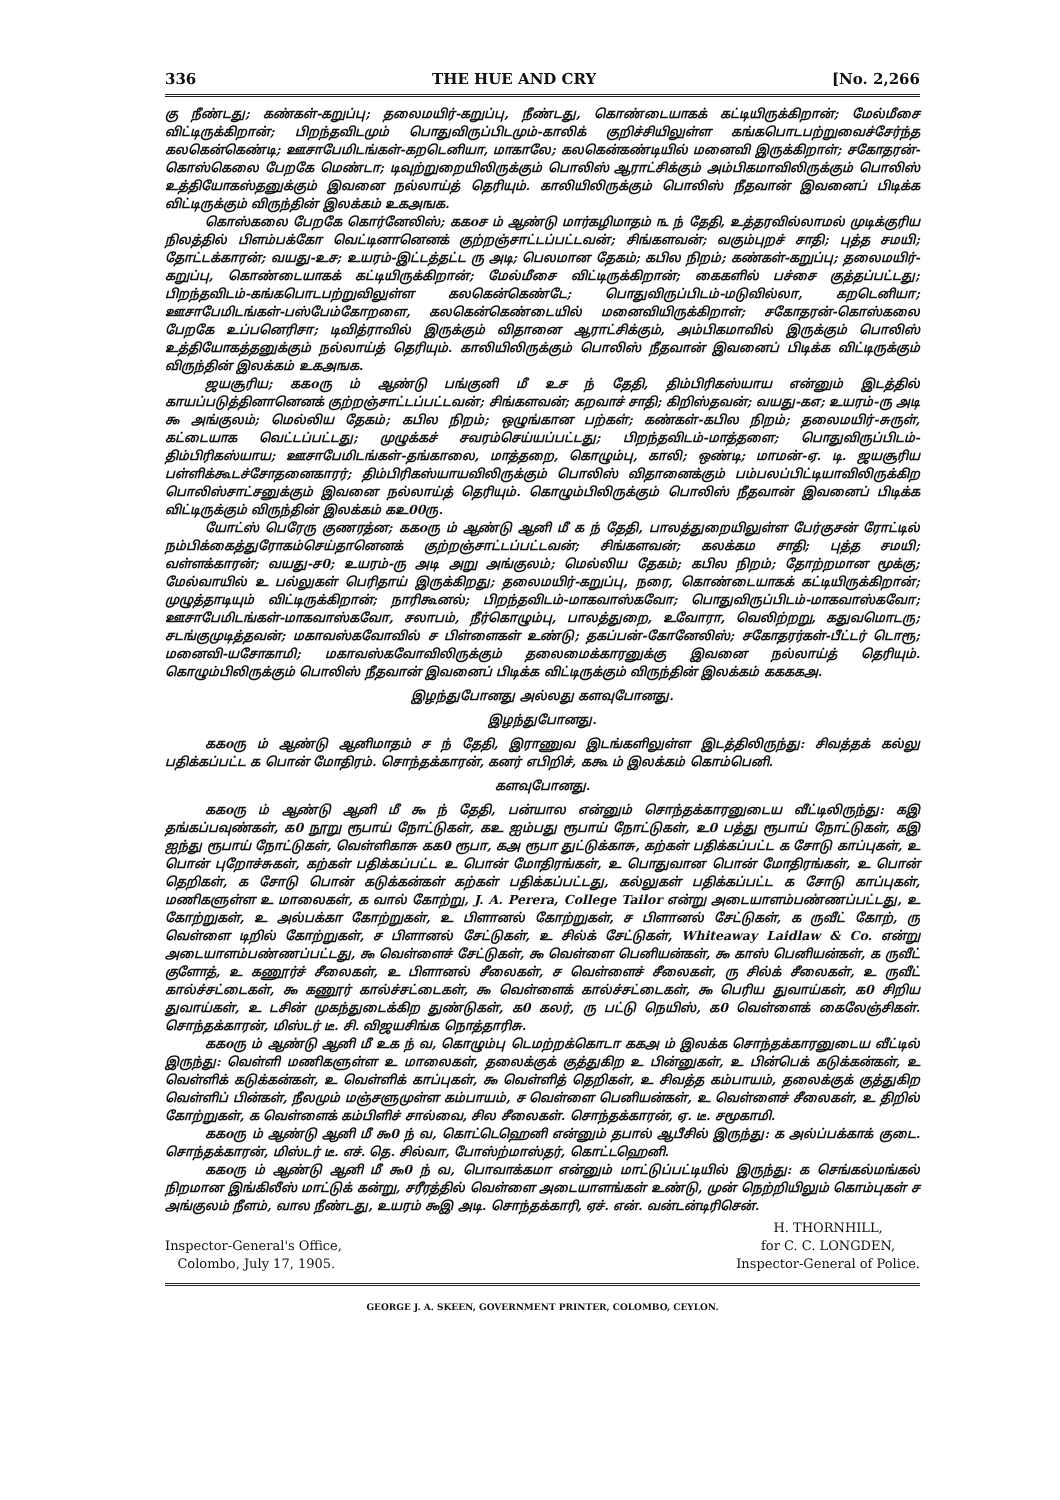336 THE HUE AND CRY [No. 2,266
கு நீண்டது; கண்கள்-கறுப்பு; தலைமயிர்-கறுப்பு, நீண்டது, கொண்டையாகக் கட்டியிருக்கிறான்; மேல்மீசை விட்டிருக்கிறான்; பிறந்தவிடமும் பொதுவிருப்பிடமும்-காலிக் குறிச்சியிலுள்ள கங்கபொடபற்றுவைச்சேர்ந்த கலகென்கெண்டி; ஊசாபேமிடங்கள்-கறடெனியா, மாகாலே; கலகென்கண்டியில் மனைவி இருக்கிறாள்; சகோதரன்-கொஸ்கெலை பேறகே மெண்டா; டிவுற்றுறையிலிருக்கும் பொலிஸ் ஆராட்சிக்கும் அம்பிகமாவிலிருக்கும் பொலிஸ் உத்தியோகஸ்தனுக்கும் இவனை நல்லாய்த் தெரியும். காலியிலிருக்கும் பொலிஸ் நீதவான் இவனைப் பிடிக்க விட்டிருக்கும் விருந்தின் இலக்கம் உகஅஙக.
கொஸ்கலை பேறகே கொர்னேலிஸ்; ககoச ம் ஆண்டு மார்கழிமாதம் ௩ ந் தேதி, உத்தரவில்லாமல் முடிக்குரிய நிலத்தில் பிளம்பக்கோ வெட்டினானெனக் குற்றஞ்சாட்டப்பட்டவன்; சிங்களவன்; வகும்புறச் சாதி; புத்த சமயி; தோட்டக்காரன்; வயது-உச; உயரம்-இட்டத்தட்ட ரு அடி; பெலமான தேகம்; கபில நிறம்; கண்கள்-கறுப்பு; தலைமயிர்-கறுப்பு, கொண்டையாகக் கட்டியிருக்கிறான்; மேல்மீசை விட்டிருக்கிறான்; கைகளில் பச்சை குத்தப்பட்டது; பிறந்தவிடம்-கங்கபொடபற்றுவிலுள்ள கலகென்கெண்டே; பொதுவிருப்பிடம்-மடுவில்லா, கறடெனியா; ஊசாபேமிடங்கள்-பஸ்பேம்கோறளை, கலகென்கெண்டையில் மனைவியிருக்கிறாள்; சகோதரன்-கொஸ்கலை பேறகே உப்பனெரிசா; டிவித்ராவில் இருக்கும் விதானை ஆராட்சிக்கும், அம்பிகமாவில் இருக்கும் பொலிஸ் உத்தியோகத்தனுக்கும் நல்லாய்த் தெரியும். காலியிலிருக்கும் பொலிஸ் நீதவான் இவனைப் பிடிக்க விட்டிருக்கும் விருந்தின் இலக்கம் உகஅஙக.
ஜயசூரிய; ககoரு ம் ஆண்டு பங்குனி மீ உச ந் தேதி, திம்பிரிகஸ்யாய என்னும் இடத்தில் காயப்படுத்தினானெனக் குற்றஞ்சாட்டப்பட்டவன்; சிங்களவன்; கறவாச் சாதி; கிறிஸ்தவன்; வயது-கஎ; உயரம்-ரு அடி ௯ அங்குலம்; மெல்லிய தேகம்; கபில நிறம்; ஒழுங்கான பற்கள்; கண்கள்-கபில நிறம்; தலைமயிர்-சுருள், கட்டையாக வெட்டப்பட்டது; முழுக்கச் சவரம்செய்யப்பட்டது; பிறந்தவிடம்-மாத்தளை; பொதுவிருப்பிடம்-திம்பிரிகஸ்யாய; ஊசாபேமிடங்கள்-தங்காலை, மாத்தறை, கொழும்பு, காலி; ஒண்டி; மாமன்-ஏ. டி. ஜயசூரிய பள்ளிக்கூடச்சோதனைகாரர்; திம்பிரிகஸ்யாயவிலிருக்கும் பொலிஸ் விதானைக்கும் பம்பலப்பிட்டியாவிலிருக்கிற பொலிஸ்சாட்சனுக்கும் இவனை நல்லாய்த் தெரியும். கொழும்பிலிருக்கும் பொலிஸ் நீதவான் இவனைப் பிடிக்க விட்டிருக்கும் விருந்தின் இலக்கம் கஉ00ரு.
யோட்ஸ் பெரேரு குணரத்ன; ககoரு ம் ஆண்டு ஆனி மீ க ந் தேதி, பாலத்துறையிலுள்ள பேர்குசன் ரோட்டில் நம்பிக்கைத்துரோகம்செய்தானெனக் குற்றஞ்சாட்டப்பட்டவன்; சிங்களவன்; கலக்கம சாதி; புத்த சமயி; வள்ளக்காரன்; வயது-ச0; உயரம்-ரு அடி அறு அங்குலம்; மெல்லிய தேகம்; கபில நிறம்; தோற்றமான மூக்கு; மேல்வாயில் உ பல்லுகள் பெரிதாய் இருக்கிறது; தலைமயிர்-கறுப்பு, நரை, கொண்டையாகக் கட்டியிருக்கிறான்; முழுத்தாடியும் விட்டிருக்கிறான்; நாரிகூனல்; பிறந்தவிடம்-மாகவாஸ்கவோ; பொதுவிருப்பிடம்-மாகவாஸ்கவோ; ஊசாபேமிடங்கள்-மாகவாஸ்கவோ, சலாபம், நீர்கொழும்பு, பாலத்துறை, உவோரா, வெலிற்றறு, கதுவமொடரு; சடங்குமுடித்தவன்; மகாவஸ்கவோவில் ச பிள்ளைகள் உண்டு; தகப்பன்-கோனேலிஸ்; சகோதரர்கள்-பீட்டர் டொரூ; மனைவி-யசோகாமி; மகாவஸ்கவோவிலிருக்கும் தலைமைக்காரனுக்கு இவனை நல்லாய்த் தெரியும். கொழும்பிலிருக்கும் பொலிஸ் நீதவான் இவனைப் பிடிக்க விட்டிருக்கும் விருந்தின் இலக்கம் ககககஅ.
இழந்துபோனது அல்லது களவுபோனது.
இழந்துபோனது.
ககoரு ம் ஆண்டு ஆனிமாதம் ச ந் தேதி, இராணுவ இடங்களிலுள்ள இடத்திலிருந்து: சிவத்தக் கல்லு பதிக்கப்பட்ட க பொன் மோதிரம். சொந்தக்காரன், கனர் எபிறிச், ககூ ம் இலக்கம் கொம்பெனி.
களவுபோனது.
ககoரு ம் ஆண்டு ஆனி மீ ௯ ந் தேதி, பன்யால என்னும் சொந்தக்காரனுடைய வீட்டிலிருந்து: கஇ தங்கப்பவுண்கள், க0 நூறு ரூபாய் நோட்டுகள், கஉ ஐம்பது ரூபாய் நோட்டுகள், உ0 பத்து ரூபாய் நோட்டுகள், கஇ ஐந்து ரூபாய் நோட்டுகள், வெள்ளிகாசு கக0 ரூபா, கஅ ரூபா துட்டுக்காசு, கற்கள் பதிக்கப்பட்ட க சோடு காப்புகள், உ பொன் புறோச்சுகள், கற்கள் பதிக்கப்பட்ட உ பொன் மோதிரங்கள், உ பொதுவான பொன் மோதிரங்கள், உ பொன் தெறிகள், க சோடு பொன் கடுக்கன்கள் கற்கள் பதிக்கப்பட்டது, கல்லுகள் பதிக்கப்பட்ட க சோடு காப்புகள், மணிகளுள்ள உ மாலைகள், க வால் கோற்று, J. A. Perera, College Tailor என்று அடையாளம்பண்ணப்பட்டது, உ கோற்றுகள், உ அல்பக்கா கோற்றுகள், உ பிளானல் கோற்றுகள், ச பிளானல் சேட்டுகள், க ருவீட் கோற், ரு வெள்ளை டிறில் கோற்றுகள், ச பிளானல் சேட்டுகள், உ சில்க் சேட்டுகள், Whiteaway Laidlaw & Co. என்று அடையாளம்பண்ணப்பட்டது, ௯ வெள்ளைச் சேட்டுகள், ௯ வெள்ளை பெனியன்கள், ௯ காஸ் பெனியன்கள், க ருவீட் குளோத், உ கணூர்ச் சீலைகள், உ பிளானல் சீலைகள், ச வெள்ளைச் சீலைகள், ரு சில்க் சீலைகள், உ ருவீட் கால்ச்சட்டைகள், ௯ கணூர் கால்ச்சட்டைகள், ௯ வெள்ளைக் கால்ச்சட்டைகள், ௯ பெரிய துவாய்கள், க0 சிறிய துவாய்கள், உ டசின் முகந்துடைக்கிற துண்டுகள், க0 கலர், ரு பட்டு நெயிஸ், க0 வெள்ளைக் கைலேஞ்சிகள். சொந்தக்காரன், மிஸ்டர் டீ. சி. விஜயசிங்க நொத்தாரிசு.
ககoரு ம் ஆண்டு ஆனி மீ உக ந் வ, கொழும்பு டெமற்றக்கொடா ககஅ ம் இலக்க சொந்தக்காரனுடைய வீட்டில் இருந்து: வெள்ளி மணிகளுள்ள உ மாலைகள், தலைக்குக் குத்துகிற உ பின்னுகள், உ பின்பெக் கடுக்கன்கள், உ வெள்ளிக் கடுக்கன்கள், உ வெள்ளிக் காப்புகள், ௯ வெள்ளித் தெறிகள், உ சிவத்த கம்பாயம், தலைக்குக் குத்துகிற வெள்ளிப் பின்கள், நீலமும் மஞ்சளுமுள்ள கம்பாயம், ச வெள்ளை பெனியன்கள், உ வெள்ளைச் சீலைகள், உ திறில் கோற்றுகள், க வெள்ளைக் கம்பிளிச் சால்வை, சில சீலைகள். சொந்தக்காரன், ஏ. டீ. சமூகாமி.
ககoரு ம் ஆண்டு ஆனி மீ ௯0 ந் வ, கொட்டெஹெனி என்னும் தபால் ஆபீசில் இருந்து: க அல்ப்பக்காக் குடை. சொந்தக்காரன், மிஸ்டர் டீ. எச். தெ. சில்வா, போஸ்ற்மாஸ்தர், கொட்டஹெனி.
ககoரு ம் ஆண்டு ஆனி மீ ௯0 ந் வ, பொவாக்கமா என்னும் மாட்டுப்பட்டியில் இருந்து: க செங்கல்மங்கல் நிறமான இங்கிலீஸ் மாட்டுக் கன்று, சரீரத்தில் வெள்ளை அடையாளங்கள் உண்டு, முன் நெற்றியிலும் கொம்புகள் ச அங்குலம் நீளம், வால நீண்டது, உயரம் ௯இ அடி. சொந்தக்காரி, ஏச். என். வன்டன்டிரிசென்.
Inspector-General's Office,
Colombo, July 17, 1905.
H. THORNHILL,
for C. C. LONGDEN,
Inspector-General of Police.
GEORGE J. A. SKEEN, GOVERNMENT PRINTER, COLOMBO, CEYLON.